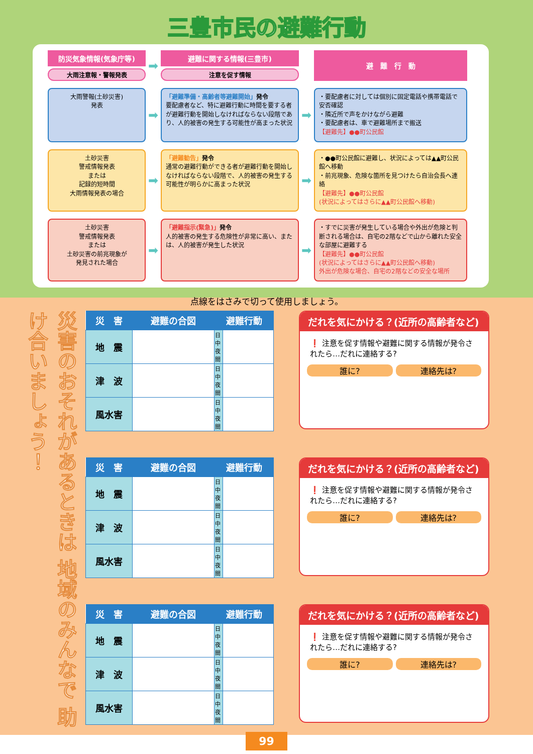三豊市民の避難行動
防災気象情報(気象庁等)
大雨注意報・警報発表
➡
避難に関する情報(三豊市)
注意を促す情報
避　難　行　動
大雨警報(土砂災害)
発表
➡
「避難準備・高齢者等避難開始」発令
要配慮者など、特に避難行動に時間を要する者が避難行動を開始しなければならない段階であり、人的被害の発生する可能性が高まった状況
➡
・要配慮者に対しては個別に固定電話や携帯電話で安否確認
・隣近所で声をかけながら避難
・要配慮者は、車で避難場所まで搬送
【避難先】●●町公民館
土砂災害
警戒情報発表
または
記録的短時間
大雨情報発表の場合
➡
「避難勧告」発令
通常の避難行動ができる者が避難行動を開始しなければならない段階で、人的被害の発生する可能性が明らかに高まった状況
➡
・●●町公民館に避難し、状況によっては▲▲町公民館へ移動
・前兆現象、危険な箇所を見つけたら自治会長へ連絡
【避難先】●●町公民館
(状況によってはさらに▲▲町公民館へ移動)
土砂災害
警戒情報発表
または
土砂災害の前兆現象が
発見された場合
➡
「避難指示(緊急)」発令
人的被害の発生する危険性が非常に高い、または、人的被害が発生した状況
➡
・すでに災害が発生している場合や外出が危険と判断される場合は、自宅の2階などで山から離れた安全な部屋に避難する
【避難先】●●町公民館
(状況によってはさらに▲▲町公民館へ移動)
外出が危険な場合、自宅の2階などの安全な場所
点線をはさみで切って使用しましょう。
災害のおそれがあるときは 地域のみんなで 助け合いましょう！
| 災 害 | 避難の合図 | 避難行動 | |
| --- | --- | --- | --- |
| 地 震 | | 日中 夜間 | |
| 津 波 | | 日中 夜間 | |
| 風水害 | | 日中 夜間 | |
だれを気にかける？(近所の高齢者など)
❗ 注意を促す情報や避難に関する情報が発令されたら…だれに連絡する?
誰に? 連絡先は?
| 災 害 | 避難の合図 | 避難行動 | |
| --- | --- | --- | --- |
| 地 震 | | 日中 夜間 | |
| 津 波 | | 日中 夜間 | |
| 風水害 | | 日中 夜間 | |
だれを気にかける？(近所の高齢者など)
❗ 注意を促す情報や避難に関する情報が発令されたら…だれに連絡する?
誰に? 連絡先は?
| 災 害 | 避難の合図 | 避難行動 | |
| --- | --- | --- | --- |
| 地 震 | | 日中 夜間 | |
| 津 波 | | 日中 夜間 | |
| 風水害 | | 日中 夜間 | |
だれを気にかける？(近所の高齢者など)
❗ 注意を促す情報や避難に関する情報が発令されたら…だれに連絡する?
誰に? 連絡先は?
99